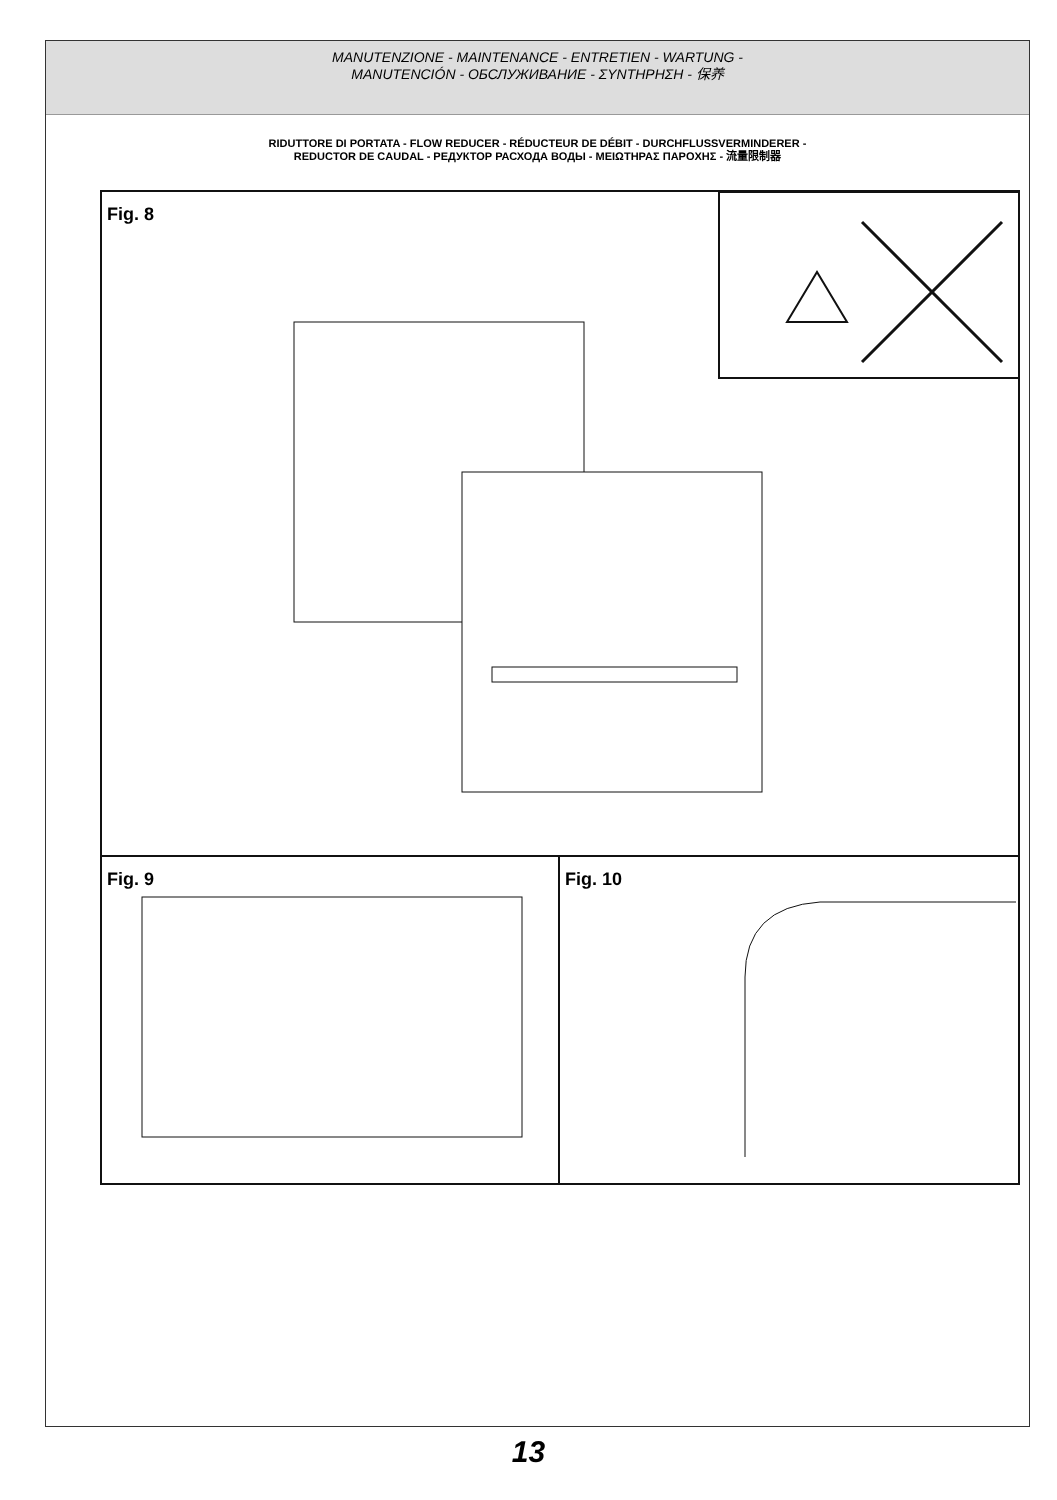MANUTENZIONE - MAINTENANCE - ENTRETIEN - WARTUNG -
MANUTENCIÓN - ОБСЛУЖИВАНИЕ - ΣΥΝΤΗΡΗΣΗ - 保养
RIDUTTORE DI PORTATA - FLOW REDUCER - RÉDUCTEUR DE DÉBIT - DURCHFLUSSVERMINDERER -
REDUCTOR DE CAUDAL - РЕДУКТОР РАСХОДА ВОДЫ - ΜΕΙΩΤΗΡΑΣ ΠΑΡΟΧΗΣ - 流量限制器
Fig. 8
Fig. 9 Fig. 10
13